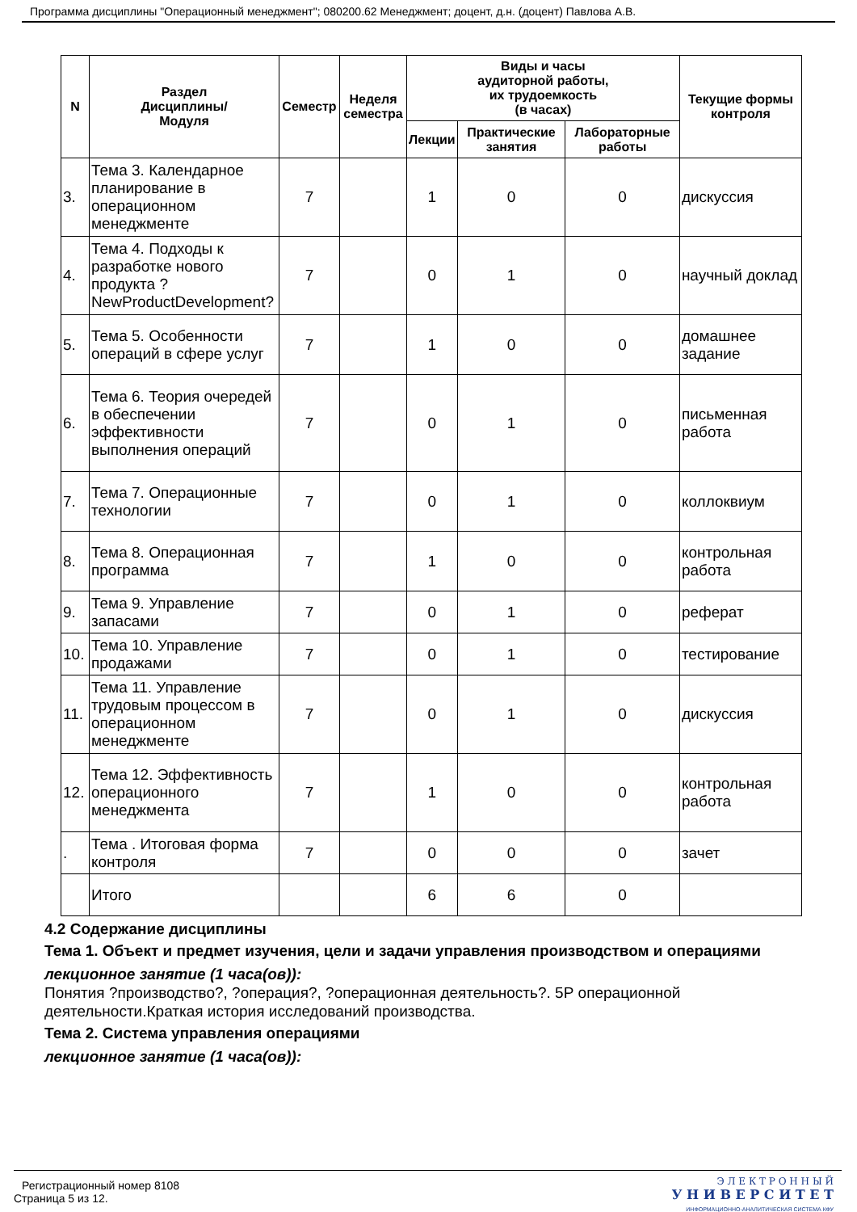Программа дисциплины "Операционный менеджмент"; 080200.62 Менеджмент; доцент, д.н. (доцент) Павлова А.В.
| N | Раздел Дисциплины/ Модуля | Семестр | Неделя семестра | Виды и часы аудиторной работы, их трудоемкость (в часах) | | | Текущие формы контроля |
| --- | --- | --- | --- | --- | --- | --- | --- |
| | | | | Лекции | Практические занятия | Лабораторные работы | |
| 3. | Тема 3. Календарное планирование в операционном менеджменте | 7 | | 1 | 0 | 0 | дискуссия |
| 4. | Тема 4. Подходы к разработке нового продукта ?NewProductDevelopment? | 7 | | 0 | 1 | 0 | научный доклад |
| 5. | Тема 5. Особенности операций в сфере услуг | 7 | | 1 | 0 | 0 | домашнее задание |
| 6. | Тема 6. Теория очередей в обеспечении эффективности выполнения операций | 7 | | 0 | 1 | 0 | письменная работа |
| 7. | Тема 7. Операционные технологии | 7 | | 0 | 1 | 0 | коллоквиум |
| 8. | Тема 8. Операционная программа | 7 | | 1 | 0 | 0 | контрольная работа |
| 9. | Тема 9. Управление запасами | 7 | | 0 | 1 | 0 | реферат |
| 10. | Тема 10. Управление продажами | 7 | | 0 | 1 | 0 | тестирование |
| 11. | Тема 11. Управление трудовым процессом в операционном менеджменте | 7 | | 0 | 1 | 0 | дискуссия |
| 12. | Тема 12. Эффективность операционного менеджмента | 7 | | 1 | 0 | 0 | контрольная работа |
| . | Тема . Итоговая форма контроля | 7 | | 0 | 0 | 0 | зачет |
| | Итого | | | 6 | 6 | 0 | |
4.2 Содержание дисциплины
Тема 1. Объект и предмет изучения, цели и задачи управления производством и операциями
лекционное занятие (1 часа(ов)):
Понятия ?производство?, ?операция?, ?операционная деятельность?. 5Р операционной деятельности.Краткая история исследований производства.
Тема 2. Система управления операциями
лекционное занятие (1 часа(ов)):
Регистрационный номер 8108
Страница 5 из 12.
Э Л Е К Т Р О Н Н Ы Й
У Н И В Е Р С И Т Е Т
ИНФОРМАЦИОННО-АНАЛИТИЧЕСКАЯ СИСТЕМА КФУ